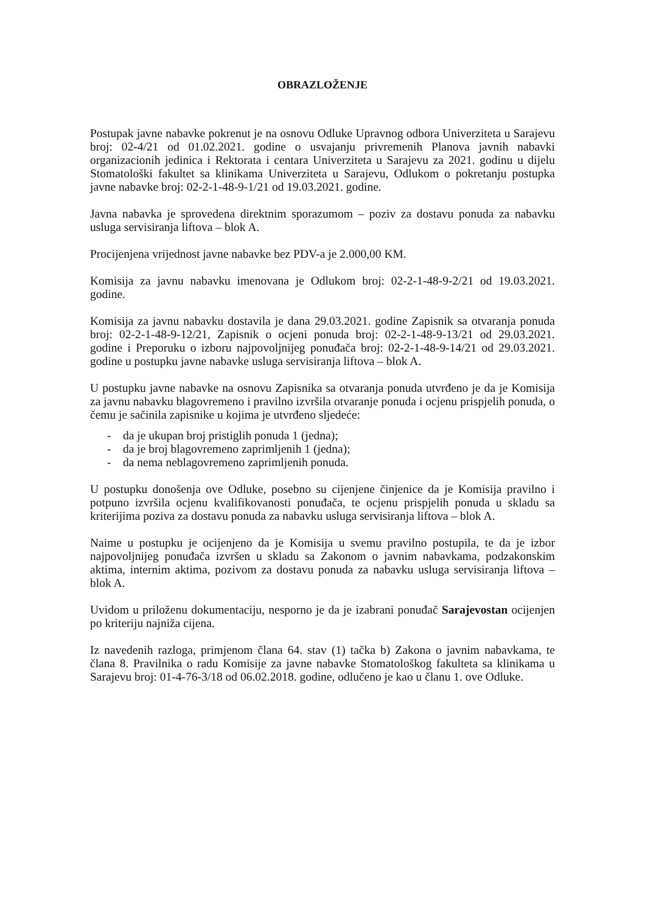OBRAZLOŽENJE
Postupak javne nabavke pokrenut je na osnovu Odluke Upravnog odbora Univerziteta u Sarajevu broj: 02-4/21 od 01.02.2021. godine o usvajanju privremenih Planova javnih nabavki organizacionih jedinica i Rektorata i centara Univerziteta u Sarajevu za 2021. godinu u dijelu Stomatološki fakultet sa klinikama Univerziteta u Sarajevu, Odlukom o pokretanju postupka javne nabavke broj: 02-2-1-48-9-1/21 od 19.03.2021. godine.
Javna nabavka je sprovedena direktnim sporazumom – poziv za dostavu ponuda za nabavku usluga servisiranja liftova – blok A.
Procijenjena vrijednost javne nabavke bez PDV-a je 2.000,00 KM.
Komisija za javnu nabavku imenovana je Odlukom broj: 02-2-1-48-9-2/21 od 19.03.2021. godine.
Komisija za javnu nabavku dostavila je dana 29.03.2021. godine Zapisnik sa otvaranja ponuda broj: 02-2-1-48-9-12/21, Zapisnik o ocjeni ponuda broj: 02-2-1-48-9-13/21 od 29.03.2021. godine i Preporuku o izboru najpovoljnijeg ponuđača broj: 02-2-1-48-9-14/21 od 29.03.2021. godine u postupku javne nabavke usluga servisiranja liftova – blok A.
U postupku javne nabavke na osnovu Zapisnika sa otvaranja ponuda utvrđeno je da je Komisija za javnu nabavku blagovremeno i pravilno izvršila otvaranje ponuda i ocjenu prispjelih ponuda, o čemu je sačinila zapisnike u kojima je utvrđeno sljedeće:
- da je ukupan broj pristiglih ponuda 1 (jedna);
- da je broj blagovremeno zaprimljenih 1 (jedna);
- da nema neblagovremeno zaprimljenih ponuda.
U postupku donošenja ove Odluke, posebno su cijenjene činjenice da je Komisija pravilno i potpuno izvršila ocjenu kvalifikovanosti ponuđača, te ocjenu prispjelih ponuda u skladu sa kriterijima poziva za dostavu ponuda za nabavku usluga servisiranja liftova – blok A.
Naime u postupku je ocijenjeno da je Komisija u svemu pravilno postupila, te da je izbor najpovoljnijeg ponuđača izvršen u skladu sa Zakonom o javnim nabavkama, podzakonskim aktima, internim aktima, pozivom za dostavu ponuda za nabavku usluga servisiranja liftova – blok A.
Uvidom u priloženu dokumentaciju, nesporno je da je izabrani ponuđač Sarajevostan ocijenjen po kriteriju najniža cijena.
Iz navedenih razloga, primjenom člana 64. stav (1) tačka b) Zakona o javnim nabavkama, te člana 8. Pravilnika o radu Komisije za javne nabavke Stomatološkog fakulteta sa klinikama u Sarajevu broj: 01-4-76-3/18 od 06.02.2018. godine, odlučeno je kao u članu 1. ove Odluke.